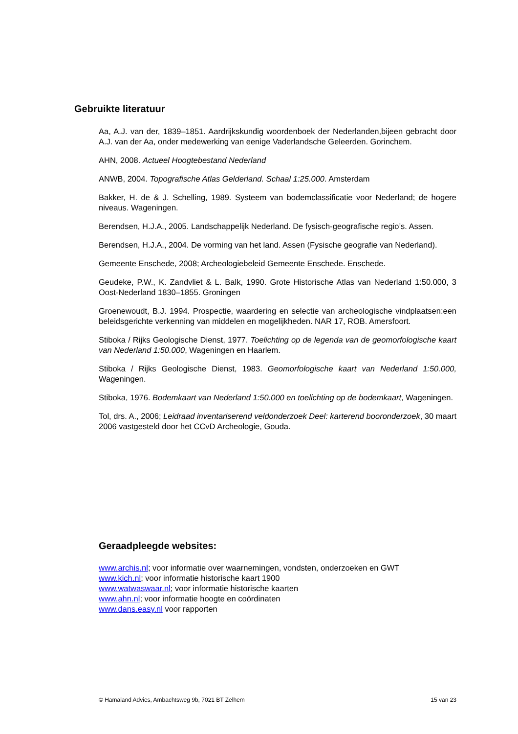Gebruikte literatuur
Aa, A.J. van der, 1839–1851. Aardrijkskundig woordenboek der Nederlanden,bijeen gebracht door A.J. van der Aa, onder medewerking van eenige Vaderlandsche Geleerden. Gorinchem.
AHN, 2008. Actueel Hoogtebestand Nederland
ANWB, 2004. Topografische Atlas Gelderland. Schaal 1:25.000. Amsterdam
Bakker, H. de & J. Schelling, 1989. Systeem van bodemclassificatie voor Nederland; de hogere niveaus. Wageningen.
Berendsen, H.J.A., 2005. Landschappelijk Nederland. De fysisch-geografische regio’s. Assen.
Berendsen, H.J.A., 2004. De vorming van het land. Assen (Fysische geografie van Nederland).
Gemeente Enschede, 2008; Archeologiebeleid Gemeente Enschede. Enschede.
Geudeke, P.W., K. Zandvliet & L. Balk, 1990. Grote Historische Atlas van Nederland 1:50.000, 3 Oost-Nederland 1830–1855. Groningen
Groenewoudt, B.J. 1994. Prospectie, waardering en selectie van archeologische vindplaatsen:een beleidsgerichte verkenning van middelen en mogelijkheden. NAR 17, ROB. Amersfoort.
Stiboka / Rijks Geologische Dienst, 1977. Toelichting op de legenda van de geomorfologische kaart van Nederland 1:50.000, Wageningen en Haarlem.
Stiboka / Rijks Geologische Dienst, 1983. Geomorfologische kaart van Nederland 1:50.000, Wageningen.
Stiboka, 1976. Bodemkaart van Nederland 1:50.000 en toelichting op de bodemkaart, Wageningen.
Tol, drs. A., 2006; Leidraad inventariserend veldonderzoek Deel: karterend booronderzoek, 30 maart 2006 vastgesteld door het CCvD Archeologie, Gouda.
Geraadpleegde websites:
www.archis.nl; voor informatie over waarnemingen, vondsten, onderzoeken en GWT
www.kich.nl; voor informatie historische kaart 1900
www.watwaswaar.nl; voor informatie historische kaarten
www.ahn.nl; voor informatie hoogte en coördinaten
www.dans.easy.nl voor rapporten
© Hamaland Advies, Ambachtsweg 9b, 7021 BT Zelhem 15 van 23